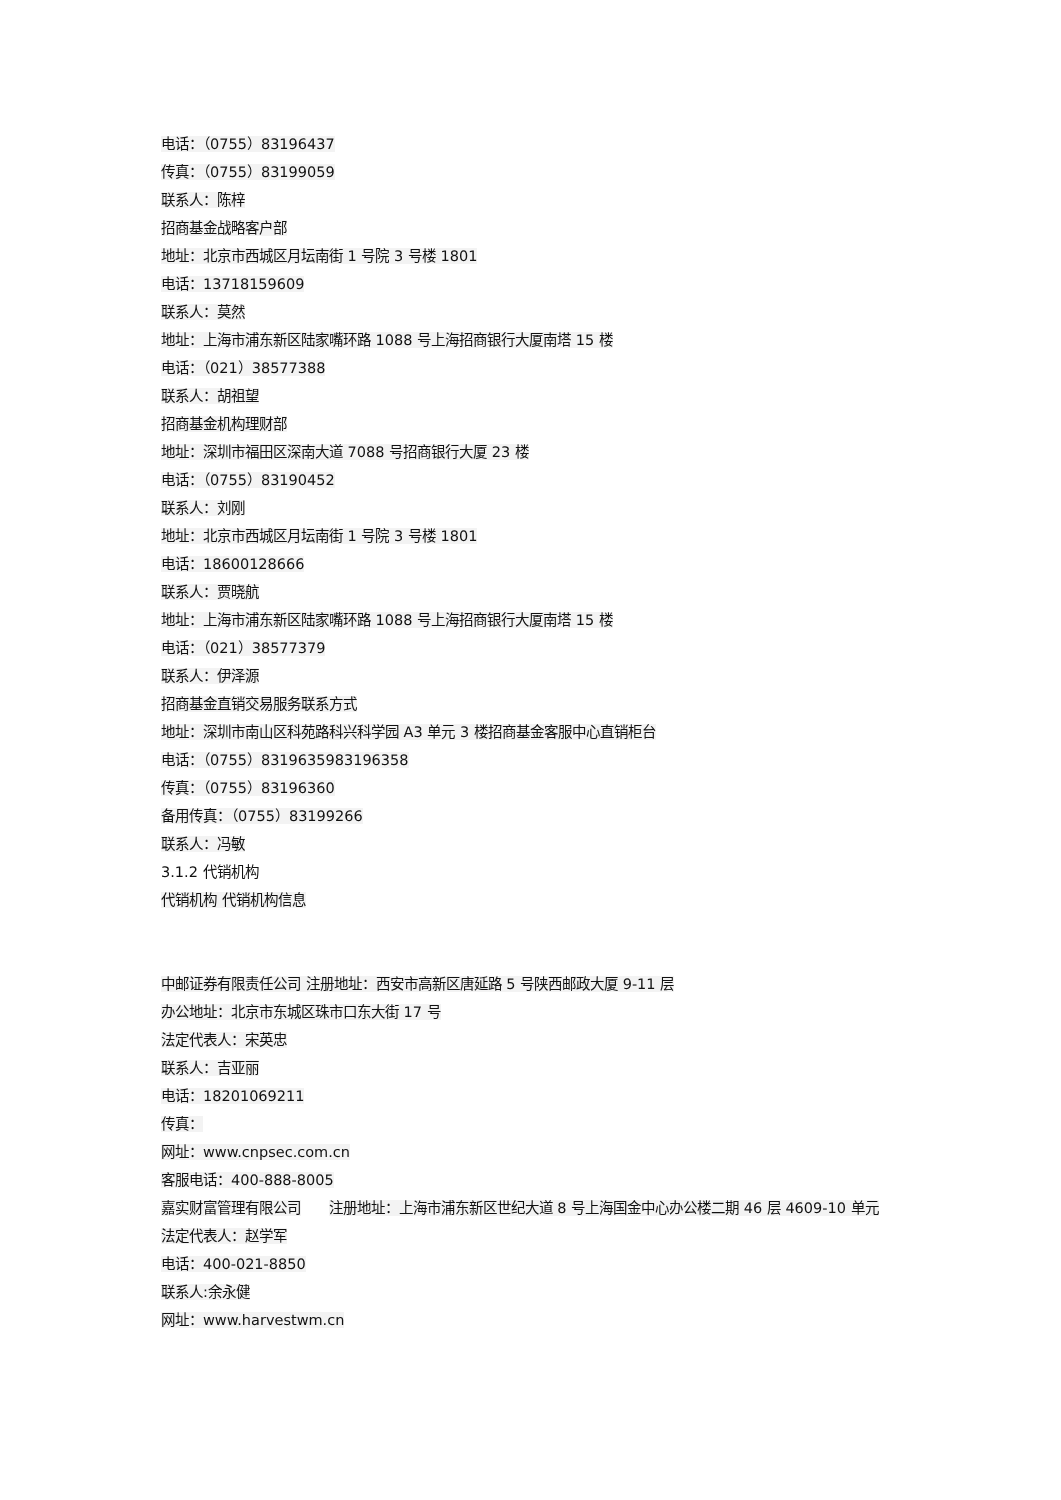电话：（0755）83196437
传真：（0755）83199059
联系人：陈梓
招商基金战略客户部
地址：北京市西城区月坛南街 1 号院 3 号楼 1801
电话：13718159609
联系人：莫然
地址：上海市浦东新区陆家嘴环路 1088 号上海招商银行大厦南塔 15 楼
电话：（021）38577388
联系人：胡祖望
招商基金机构理财部
地址：深圳市福田区深南大道 7088 号招商银行大厦 23 楼
电话：（0755）83190452
联系人：刘刚
地址：北京市西城区月坛南街 1 号院 3 号楼 1801
电话：18600128666
联系人：贾晓航
地址：上海市浦东新区陆家嘴环路 1088 号上海招商银行大厦南塔 15 楼
电话：（021）38577379
联系人：伊泽源
招商基金直销交易服务联系方式
地址：深圳市南山区科苑路科兴科学园 A3 单元 3 楼招商基金客服中心直销柜台
电话：（0755）8319635983196358
传真：（0755）83196360
备用传真：（0755）83199266
联系人：冯敏
3.1.2 代销机构
代销机构 代销机构信息
中邮证券有限责任公司 注册地址：西安市高新区唐延路 5 号陕西邮政大厦 9-11 层
办公地址：北京市东城区珠市口东大街 17 号
法定代表人：宋英忠
联系人：吉亚丽
电话：18201069211
传真：
网址：www.cnpsec.com.cn
客服电话：400-888-8005
嘉实财富管理有限公司 注册地址：上海市浦东新区世纪大道 8 号上海国金中心办公楼二期 46 层 4609-10 单元
法定代表人：赵学军
电话：400-021-8850
联系人:余永健
网址：www.harvestwm.cn